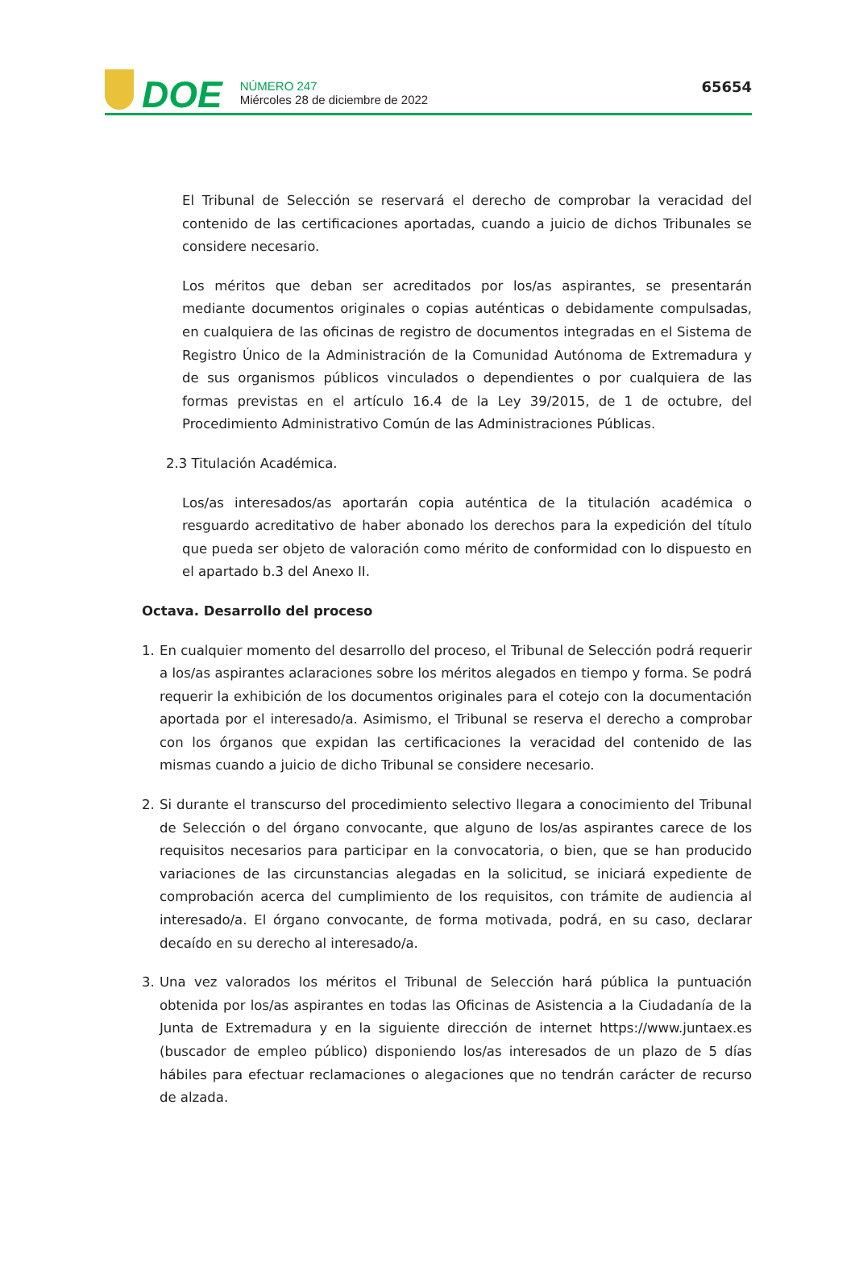DOE
NÚMERO 247
Miércoles 28 de diciembre de 2022
65654
El Tribunal de Selección se reservará el derecho de comprobar la veracidad del contenido de las certificaciones aportadas, cuando a juicio de dichos Tribunales se considere necesario.
Los méritos que deban ser acreditados por los/as aspirantes, se presentarán mediante documentos originales o copias auténticas o debidamente compulsadas, en cualquiera de las oficinas de registro de documentos integradas en el Sistema de Registro Único de la Administración de la Comunidad Autónoma de Extremadura y de sus organismos públicos vinculados o dependientes o por cualquiera de las formas previstas en el artículo 16.4 de la Ley 39/2015, de 1 de octubre, del Procedimiento Administrativo Común de las Administraciones Públicas.
2.3 Titulación Académica.
Los/as interesados/as aportarán copia auténtica de la titulación académica o resguardo acreditativo de haber abonado los derechos para la expedición del título que pueda ser objeto de valoración como mérito de conformidad con lo dispuesto en el apartado b.3 del Anexo II.
Octava. Desarrollo del proceso
1. En cualquier momento del desarrollo del proceso, el Tribunal de Selección podrá requerir a los/as aspirantes aclaraciones sobre los méritos alegados en tiempo y forma. Se podrá requerir la exhibición de los documentos originales para el cotejo con la documentación aportada por el interesado/a. Asimismo, el Tribunal se reserva el derecho a comprobar con los órganos que expidan las certificaciones la veracidad del contenido de las mismas cuando a juicio de dicho Tribunal se considere necesario.
2. Si durante el transcurso del procedimiento selectivo llegara a conocimiento del Tribunal de Selección o del órgano convocante, que alguno de los/as aspirantes carece de los requisitos necesarios para participar en la convocatoria, o bien, que se han producido variaciones de las circunstancias alegadas en la solicitud, se iniciará expediente de comprobación acerca del cumplimiento de los requisitos, con trámite de audiencia al interesado/a. El órgano convocante, de forma motivada, podrá, en su caso, declarar decaído en su derecho al interesado/a.
3. Una vez valorados los méritos el Tribunal de Selección hará pública la puntuación obtenida por los/as aspirantes en todas las Oficinas de Asistencia a la Ciudadanía de la Junta de Extremadura y en la siguiente dirección de internet https://www.juntaex.es (buscador de empleo público) disponiendo los/as interesados de un plazo de 5 días hábiles para efectuar reclamaciones o alegaciones que no tendrán carácter de recurso de alzada.